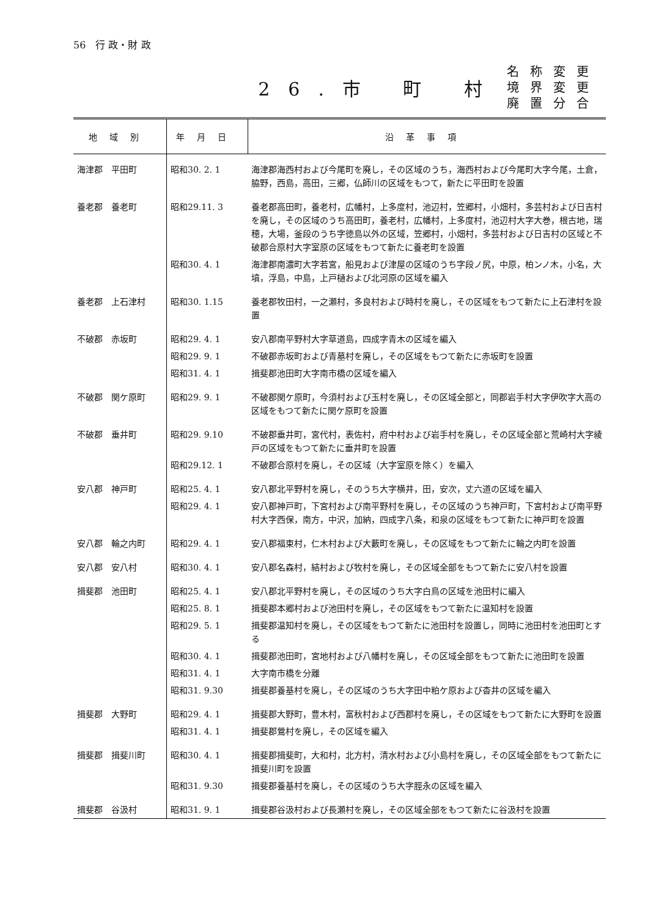56　行 政・財 政
26.市 町 村 名称変更
境界変更
廃置分合
| 地域別 | 年月日 | 沿革事項 |
| --- | --- | --- |
| 海津郡 平田町 | 昭和30. 2. 1 | 海津郡海西村および今尾町を廃し，その区域のうち，海西村および今尾町大字今尾，土倉，脇野，西島，高田，三郷，仏師川の区域をもつて，新たに平田町を設置 |
| 養老郡 養老町 | 昭和29.11. 3 | 養老郡高田町，養老村，広幡村，上多度村，池辺村，笠郷村，小畑村，多芸村および日吉村を廃し，その区域のうち高田町，養老村，広幡村，上多度村，池辺村大字大巻，根古地，瑞穂，大場，釜段のうち字徳島以外の区域，笠郷村，小畑村，多芸村および日吉村の区域と不破郡合原村大字室原の区域をもつて新たに養老町を設置 |
| | 昭和30. 4. 1 | 海津郡南濃町大字若宮，船見および津屋の区域のうち字段ノ尻，中原，柏ンノ木，小名，大墳，浮島，中島，上戸樋および北河原の区域を編入 |
| 養老郡 上石津村 | 昭和30. 1.15 | 養老郡牧田村，一之瀬村，多良村および時村を廃し，その区域をもつて新たに上石津村を設置 |
| 不破郡 赤坂町 | 昭和29. 4. 1 | 安八郡南平野村大字草道島，四成字青木の区域を編入 |
| | 昭和29. 9. 1 | 不破郡赤坂町および青墓村を廃し，その区域をもつて新たに赤坂町を設置 |
| | 昭和31. 4. 1 | 揖斐郡池田町大字南市橋の区域を編入 |
| 不破郡 関ケ原町 | 昭和29. 9. 1 | 不破郡関ケ原町，今須村および玉村を廃し，その区域全部と，同郡岩手村大字伊吹字大高の区域をもつて新たに関ケ原町を設置 |
| 不破郡 垂井町 | 昭和29. 9.10 | 不破郡垂井町，宮代村，表佐村，府中村および岩手村を廃し，その区域全部と荒崎村大字綾戸の区域をもつて新たに垂井町を設置 |
| | 昭和29.12. 1 | 不破郡合原村を廃し，その区域（大字室原を除く）を編入 |
| 安八郡 神戸町 | 昭和25. 4. 1 | 安八郡北平野村を廃し，そのうち大字横井，田，安次，丈六道の区域を編入 |
| | 昭和29. 4. 1 | 安八郡神戸町，下宮村および南平野村を廃し，その区域のうち神戸町，下宮村および南平野村大字西保，南方，中沢，加納，四成字八条，和泉の区域をもつて新たに神戸町を設置 |
| 安八郡 輪之内町 | 昭和29. 4. 1 | 安八郡福束村，仁木村および大藪町を廃し，その区域をもつて新たに輪之内町を設置 |
| 安八郡 安八村 | 昭和30. 4. 1 | 安八郡名森村，結村および牧村を廃し，その区域全部をもつて新たに安八村を設置 |
| 揖斐郡 池田町 | 昭和25. 4. 1 | 安八郡北平野村を廃し，その区域のうち大字白鳥の区域を池田村に編入 |
| | 昭和25. 8. 1 | 揖斐郡本郷村および池田村を廃し，その区域をもつて新たに温知村を設置 |
| | 昭和29. 5. 1 | 揖斐郡温知村を廃し，その区域をもつて新たに池田村を設置し，同時に池田村を池田町とする |
| | 昭和30. 4. 1 | 揖斐郡池田町，宮地村および八幡村を廃し，その区域全部をもつて新たに池田町を設置 |
| | 昭和31. 4. 1 | 大字南市橋を分離 |
| | 昭和31. 9.30 | 揖斐郡養基村を廃し，その区域のうち大字田中粕ケ原および杳井の区域を編入 |
| 揖斐郡 大野町 | 昭和29. 4. 1 | 揖斐郡大野町，豊木村，富秋村および西郡村を廃し，その区域をもつて新たに大野町を設置 |
| | 昭和31. 4. 1 | 揖斐郡鶯村を廃し，その区域を編入 |
| 揖斐郡 揖斐川町 | 昭和30. 4. 1 | 揖斐郡揖斐町，大和村，北方村，清水村および小島村を廃し，その区域全部をもつて新たに揖斐川町を設置 |
| | 昭和31. 9.30 | 揖斐郡養基村を廃し，その区域のうち大字脛永の区域を編入 |
| 揖斐郡 谷汲村 | 昭和31. 9. 1 | 揖斐郡谷汲村および長瀬村を廃し，その区域全部をもつて新たに谷汲村を設置 |